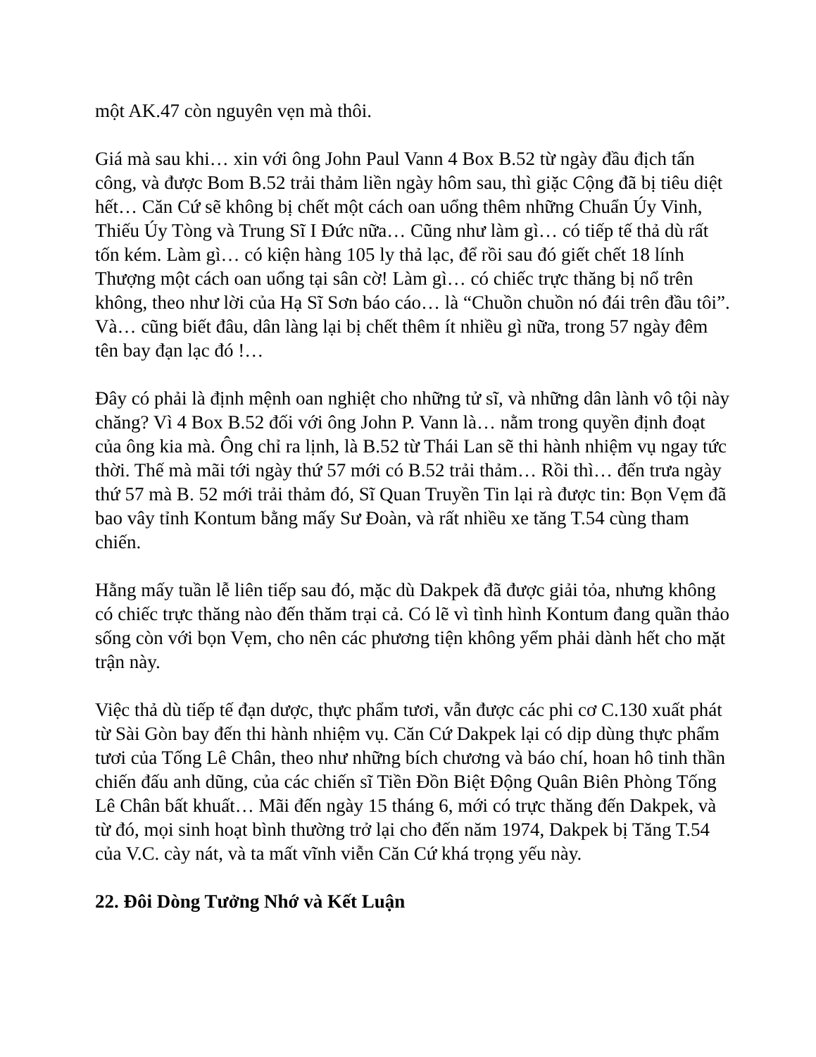một AK.47 còn nguyên vẹn mà thôi.
Giá mà sau khi… xin với ông John Paul Vann 4 Box B.52 từ ngày đầu địch tấn công, và được Bom B.52 trải thảm liền ngày hôm sau, thì giặc Cộng đã bị tiêu diệt hết… Căn Cứ sẽ không bị chết một cách oan uổng thêm những Chuẩn Úy Vinh, Thiếu Úy Tòng và Trung Sĩ I Đức nữa… Cũng như làm gì… có tiếp tế thả dù rất tốn kém. Làm gì… có kiện hàng 105 ly thả lạc, để rồi sau đó giết chết 18 lính Thượng một cách oan uổng tại sân cờ! Làm gì… có chiếc trực thăng bị nổ trên không, theo như lời của Hạ Sĩ Sơn báo cáo… là “Chuồn chuồn nó đái trên đầu tôi”.
Và… cũng biết đâu, dân làng lại bị chết thêm ít nhiều gì nữa, trong 57 ngày đêm tên bay đạn lạc đó !…
Đây có phải là định mệnh oan nghiệt cho những tử sĩ, và những dân lành vô tội này chăng? Vì 4 Box B.52 đối với ông John P. Vann là… nằm trong quyền định đoạt của ông kia mà. Ông chỉ ra lịnh, là B.52 từ Thái Lan sẽ thi hành nhiệm vụ ngay tức thời. Thế mà mãi tới ngày thứ 57 mới có B.52 trải thảm… Rồi thì… đến trưa ngày thứ 57 mà B. 52 mới trải thảm đó, Sĩ Quan Truyền Tin lại rà được tin: Bọn Vẹm đã bao vây tỉnh Kontum bằng mấy Sư Đoàn, và rất nhiều xe tăng T.54 cùng tham chiến.
Hằng mấy tuần lễ liên tiếp sau đó, mặc dù Dakpek đã được giải tỏa, nhưng không có chiếc trực thăng nào đến thăm trại cả. Có lẽ vì tình hình Kontum đang quần thảo sống còn với bọn Vẹm, cho nên các phương tiện không yểm phải dành hết cho mặt trận này.
Việc thả dù tiếp tế đạn dược, thực phẩm tươi, vẫn được các phi cơ C.130 xuất phát từ Sài Gòn bay đến thi hành nhiệm vụ. Căn Cứ Dakpek lại có dịp dùng thực phẩm tươi của Tống Lê Chân, theo như những bích chương và báo chí, hoan hô tinh thần chiến đấu anh dũng, của các chiến sĩ Tiền Đồn Biệt Động Quân Biên Phòng Tống Lê Chân bất khuất… Mãi đến ngày 15 tháng 6, mới có trực thăng đến Dakpek, và từ đó, mọi sinh hoạt bình thường trở lại cho đến năm 1974, Dakpek bị Tăng T.54 của V.C. cày nát, và ta mất vĩnh viễn Căn Cứ khá trọng yếu này.
22. Đôi Dòng Tưởng Nhớ và Kết Luận